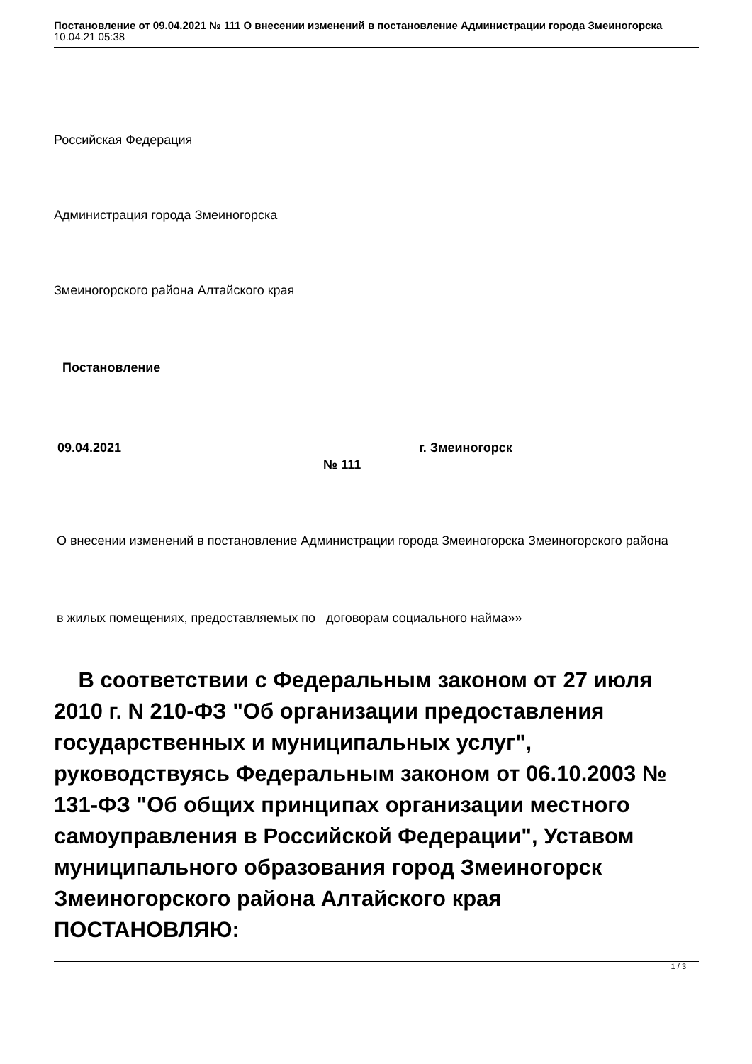Постановление от 09.04.2021 № 111 О внесении изменений в постановление Администрации города Змеиногорска
10.04.21 05:38
Российская Федерация
Администрация города Змеиногорска
Змеиногорского района Алтайского края
Постановление
09.04.2021 г. Змеиногорск № 111
О внесении изменений в постановление Администрации города Змеиногорска Змеиногорского района
в жилых помещениях, предоставляемых по договорам социального найма»»
В соответствии с Федеральным законом от 27 июля 2010 г. N 210-ФЗ "Об организации предоставления государственных и муниципальных услуг", руководствуясь Федеральным законом от 06.10.2003 № 131-ФЗ "Об общих принципах организации местного самоуправления в Российской Федерации", Уставом муниципального образования город Змеиногорск Змеиногорского района Алтайского края ПОСТАНОВЛЯЮ:
1 / 3